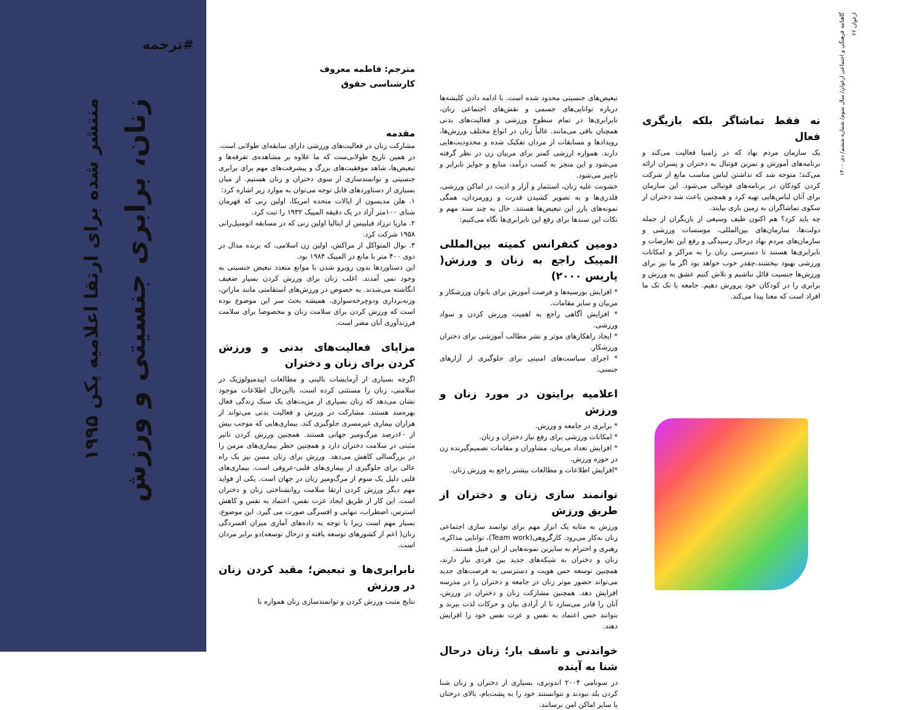#ترجمه
زنان، برابری جنسیتی و ورزش
منتشر شده برای ارتقا اعلامیه پکن ۱۹۹۵
مترجم: فاطمه معروف
کارشناسی حقوق
مقدمه
مشارکت زنان در فعالیت‌های ورزشی دارای سابقه‌ای طولانی است. در همین تاریخ طولانی‌ست که ما علاوه بر مشاهده‌ی تفرقه‌ها و تبعیض‌ها، شاهد موفقیت‌های بزرگ و پیشرفت‌های مهم برای برابری جنسیتی و توانمندسازی از سوی دختران و زنان هستیم. از میان بسیاری از دستاوردهای قابل توجه می‌توان به موارد زیر اشاره کرد:
۱. هلن مدیسون از ایالات متحده امریکا، اولین زنی که قهرمان شنای ۱۰۰متر آزاد در یک دقیقه المپیک ۱۹۳۲ را ثبت کرد.
۲. ماریا ترزاد فیلیپس از ایتالیا اولین زنی که در مسابقه اتومبیل‌رانی ۱۹۵۸ شرکت کرد.
۳. نوال المتواکل از مراکش، اولین زن اسلامی، که برنده مدال در دوی ۴۰۰ متر با مانع در المپیک ۱۹۸۴ بود.
این دستاوردها بدون روبرو شدن با موانع متعدد تبعیض جنسیتی به وجود نمی آمدند. اغلب زنان برای ورزش کردن بسیار ضعیف انگاشته می‌شدند. به خصوص در ورزش‌های استقامتی مانند ماراتن، وزنه‌برداری ودوچرخه‌سواری. همیشه بحث سر این موضوع بوده است که ورزش کردن برای سلامت زنان و مخصوصا برای سلامت فرزندآوری آنان مضر است.
مزایای فعالیت‌های بدنی و ورزش کردن برای زنان و دختران
اگرچه بسیاری از آزمایشات بالینی و مطالعات اپیدمیولوژیک در سلامتی، زنان را مستثنی کرده است، بااین‌حال اطلاعات موجود نشان می‌دهد که زنان بسیاری از مزیت‌های یک سبک زندگی فعال بهره‌مند هستند. مشارکت در ورزش و فعالیت بدنی می‌تواند از هزاران بیماری غیرمسری جلوگیری کند. بیماری‌هایی که موجب بیش از ۶۰درصد مرگ‌ومیر جهانی هستند. همچنین ورزش کردن تاثیر مثبتی در سلامت دختران دارد و همچنین خطر بیماری‌های مزمن را در بزرگسالی کاهش می‌دهد. ورزش برای زنان مسن نیز یک راه عالی برای جلوگیری از بیماری‌های قلبی-عروقی است. بیماری‌های قلبی دلیل یک سوم از مرگ‌ومیر زنان در جهان است. یکی از فواید مهم دیگر ورزش کردن ارتقا سلامت روانشناختی زنان و دختران است. این کار از طریق ایجاد عزت نفس، اعتماد به نفس و کاهش استرس، اضطراب، تنهایی و افسرگی صورت می گیرد. این موضوع، بسیار مهم است زیرا با توجه به داده‌های آماری میزان افسردگی زنان( اعم از کشورهای توسعه یافته و درحال توسعه)دو برابر مردان است.
نابرابری‌ها و تبعیض؛ مقید کردن زنان در ورزش
نتایج مثبت ورزش کردن و توانمندسازی زنان همواره با
تبعیض‌های جنسیتی محدود شده است. با ادامه دادن کلیشه‌ها درباره توانایی‌های جسمی و نقش‌های اجتماعی زنان، نابرابری‌ها در تمام سطوح ورزشی و فعالیت‌های بدنی همچنان باقی می‌مانند. غالباً زنان در انواع مختلف ورزش‌ها، رویدادها و مسابقات از مردان تفکیک شده و محدودیت‌هایی دارند. همواره ارزشی کمتر برای مربیان زن در نظر گرفته می‌شود و این منجر به کسب درآمد، منابع و جوایز نابرابر و ناچیز می‌شود.
خشونت علیه زنان، استثمار و آزار و اذیت در اماکن ورزشی، قلدری‌ها و به تصویر کشیدن قدرت و زورمردان، همگی نمونه‌های بارز این تبعیض‌ها هستند. حال به چند سند مهم و نکات این سندها برای رفع این نابرابری‌ها نگاه می‌کنیم:
دومین کنفرانس کمیته بین‌المللی المپیک راجع به زنان و ورزش( پاریس ۲۰۰۰)
* افزایش بورسیه‌ها و فرصت آموزش برای بانوان ورزشکار و مربیان و سایر مقامات.
* افزایش آگاهی راجع به اهمیت ورزش کردن و سواد ورزشی.
* ایجاد راهکارهای موثر و نشر مطالب آموزشی برای دختران ورزشکار.
* اجرای سیاست‌های امنیتی برای جلوگیری از آزارهای جنسی.
اعلامیه برایتون در مورد زنان و ورزش
* برابری در جامعه و ورزش.
* امکانات ورزشی برای رفع نیاز دختران و زنان.
* افزایش تعداد مربیان، مشاوران و مقامات تصمیم‌گیرنده زن در حوزه ورزش.
*افزایش اطلاعات و مطالعات بیشتر راجع به ورزش زنان.
توانمند سازی زنان و دختران از طریق ورزش
ورزش به مثابه یک ابزار مهم برای توانمند سازی اجتماعی زنان به‌کار می‌رود. کارگروهی(Team work)، توانایی مذاکره، رهبری و احترام به سایرین نمونه‌هایی از این قبیل هستند.
زنان و دختران به شبکه‌های جدید بین فردی نیاز دارند، همچنین توسعه حس هویت و دسترسی به فرصت‌های جدید می‌تواند حضور موثر زنان در جامعه و دختران را در مدرسه افزایش دهد. همچنین مشارکت زنان و دختران در ورزش، آنان را قادر می‌سازد تا از آزادی بیان و حرکات لذت ببرند و بتوانند حس اعتماد به نفس و عزت نفس خود را افزایش دهند.
خواندنی و تاسف بار؛ زنان درحال شنا به آینده
در سونامی ۲۰۰۴ اندونزی، بسیاری از دختران و زنان شنا کردن بلد نبودند و نتوانستند خود را به پشت‌بام، بالای درختان یا سایر اماکن امن برسانند.
نه فقط تماشاگر بلکه بازیگری فعال
یک سازمان مردم نهاد که در زامبیا فعالیت می‌کند و برنامه‌های آموزش و تمرین فوتبال به دختران و پسران ارائه می‌کند؛ متوجه شد که نداشتن لباس مناسب مانع از شرکت کردن کودکان در برنامه‌های فوتبالی می‌شود. این سازمان برای آنان لباس‌هایی تهیه کرد و همچنین باعث شد دختران از سکوی تماشاگران به زمین بازی بیایند.
چه باید کرد؟ هم اکنون طیف وسیعی از بازیگران از جمله دولت‌ها، سازمان‌های بین‌المللی، موسسات ورزشی و سازمان‌های مردم نهاد درحال رسیدگی و رفع این تعارضات و نابرابری‌ها هستند تا دسترسی زنان را به مراکز و امکانات ورزشی بهبود ببخشند.چقدر خوب خواهد بود اگر ما نیز برای ورزش‌ها جنسیت قائل نباشیم و تلاش کنیم عشق به ورزش و برابری را در کودکان خود پرورش دهیم. جامعه با تک تک ما افراد است که معنا پیدا می‌کند.
گاهنامه فرهنگی و اجتماعی ارغوان/ سال سوم/ شماره ششم/ دی ۱۴۰۰
ارغوان ۲۶